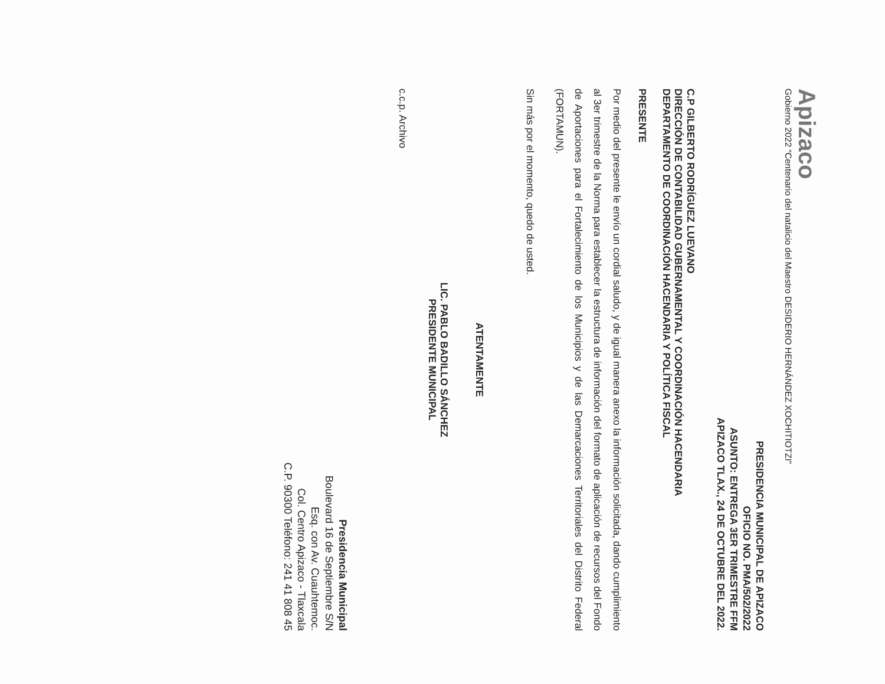Apizaco
Gobierno 2022 “Centenario del natalicio del Maestro DESIDERIO HERNÁNDEZ XOCHITIOTZI”
PRESIDENCIA MUNICIPAL DE APIZACO
OFICIO NO. PMA/502/2022
ASUNTO: ENTREGA 3ER TRIMESTRE FFM
APIZACO TLAX., 24 DE OCTUBRE DEL 2022.
C.P GILBERTO RODRÍGUEZ LUEVANO
DIRECCIÓN DE CONTABILIDAD GUBERNAMENTAL Y COORDINACIÓN HACENDARIA
DEPARTAMENTO DE COORDINACIÓN HACENDARIA Y POLÍTICA FISCAL
PRESENTE
Por medio del presente le envío un cordial saludo, y de igual manera anexo la información solicitada, dando cumplimiento al 3er trimestre de la Norma para establecer la estructura de información del formato de aplicación de recursos del Fondo de Aportaciones para el Fortalecimiento de los Municipios y de las Demarcaciones Territoriales del Distrito Federal (FORTAMUN).
Sin más por el momento, quedo de usted.
ATENTAMENTE
LIC. PABLO BADILLO SÁNCHEZ
PRESIDENTE MUNICIPAL
c.c.p. Archivo
Presidencia Municipal
Boulevard 16 de Septiembre S/N
Esq. con Av. Cuauhtemoc.
Col. Centro Apizaco - Tlaxcala
C.P. 90300 Teléfono: 241 41 808 45